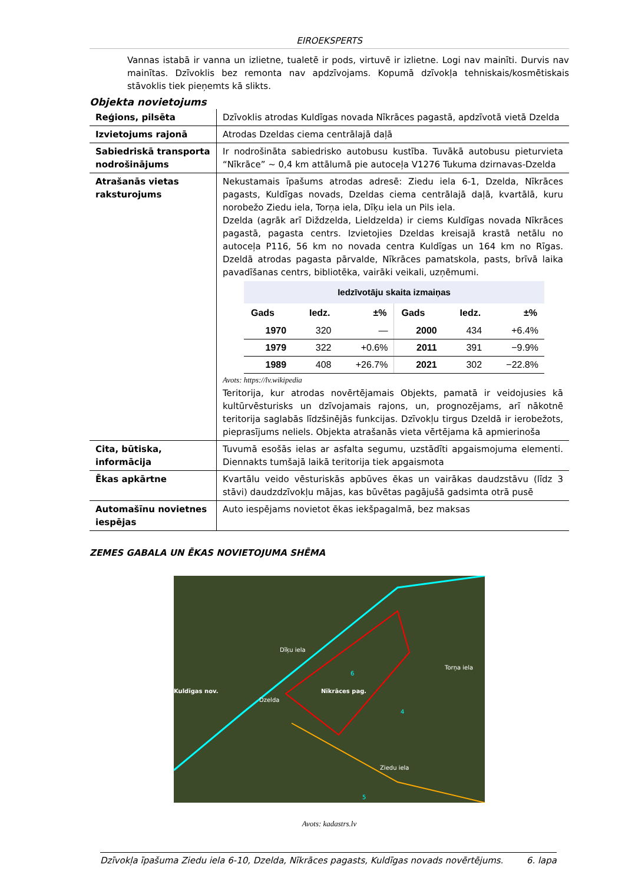EIROEKSPERTS
Vannas istabā ir vanna un izlietne, tualetē ir pods, virtuvē ir izlietne. Logi nav mainīti. Durvis nav mainītas. Dzīvoklis bez remonta nav apdzīvojams. Kopumā dzīvokļa tehniskais/kosmētiskais stāvoklis tiek pieņemts kā slikts.
Objekta novietojums
| Reģions, pilsēta | Dzīvoklis atrodas Kuldīgas novada Nīkrāces pagastā, apdzīvotā vietā Dzelda |
| Izvietojums rajonā | Atrodas Dzeldas ciema centrālajā daļā |
| Sabiedriskā transporta nodrošinājums | Ir nodrošināta sabiedrisko autobusu kustība. Tuvākā autobusu pieturvieta “Nīkrāce” ~ 0,4 km attālumā pie autoceļa V1276 Tukuma dzirnavas-Dzelda |
| Atrašanās vietas raksturojums | Nekustamais īpašums atrodas adresē: Ziedu iela 6-1, Dzelda, Nīkrāces pagasts, Kuldīgas novads, Dzeldas ciema centrālajā daļā, kvartālā, kuru norobežo Ziedu iela, Torņa iela, Dīķu iela un Pils iela. Dzelda (agrāk arī Diždzelda, Lieldzelda) ir ciems Kuldīgas novada Nīkrāces pagastā, pagasta centrs. Izvietojies Dzeldas kreisajā krastā netālu no autoceļa P116, 56 km no novada centra Kuldīgas un 164 km no Rīgas. Dzeldā atrodas pagasta pārvalde, Nīkrāces pamatskola, pasts, brīvā laika pavadīšanas centrs, bibliotēka, vairāki veikali, uzņēmumi. Iedzīvotāju skaita izmaiņas / Gads / Iedz. / ±% / Gads / Iedz. / ±% / / --- / --- / --- / --- / --- / --- / / 1970 / 320 / — / 2000 / 434 / +6.4% / / 1979 / 322 / +0.6% / 2011 / 391 / −9.9% / / 1989 / 408 / +26.7% / 2021 / 302 / −22.8% / Avots: https://lv.wikipedia Teritorija, kur atrodas novērtējamais Objekts, pamatā ir veidojusies kā kultūrvēsturisks un dzīvojamais rajons, un, prognozējams, arī nākotnē teritorija saglabās līdzšinējās funkcijas. Dzīvokļu tirgus Dzeldā ir ierobežots, pieprasījums neliels. Objekta atrašanās vieta vērtējama kā apmierinoša |
| Cita, būtiska, informācija | Tuvumā esošās ielas ar asfalta segumu, uzstādīti apgaismojuma elementi. Diennakts tumšajā laikā teritorija tiek apgaismota |
| Ēkas apkārtne | Kvartālu veido vēsturiskās apbūves ēkas un vairākas daudzstāvu (līdz 3 stāvi) daudzdzīvokļu mājas, kas būvētas pagājušā gadsimta otrā pusē |
| Automašīnu novietnes iespējas | Auto iespējams novietot ēkas iekšpagalmā, bez maksas |
ZEMES GABALA UN ĒKAS NOVIETOJUMA SHĒMA
Kuldīgas nov.
Dzelda
Nīkrāces pag.
Dīķu iela
Torņa iela
Ziedu iela
6
4
5
Avots: kadastrs.lv
Dzīvokļa īpašuma Ziedu iela 6-10, Dzelda, Nīkrāces pagasts, Kuldīgas novads novērtējums. 6. lapa